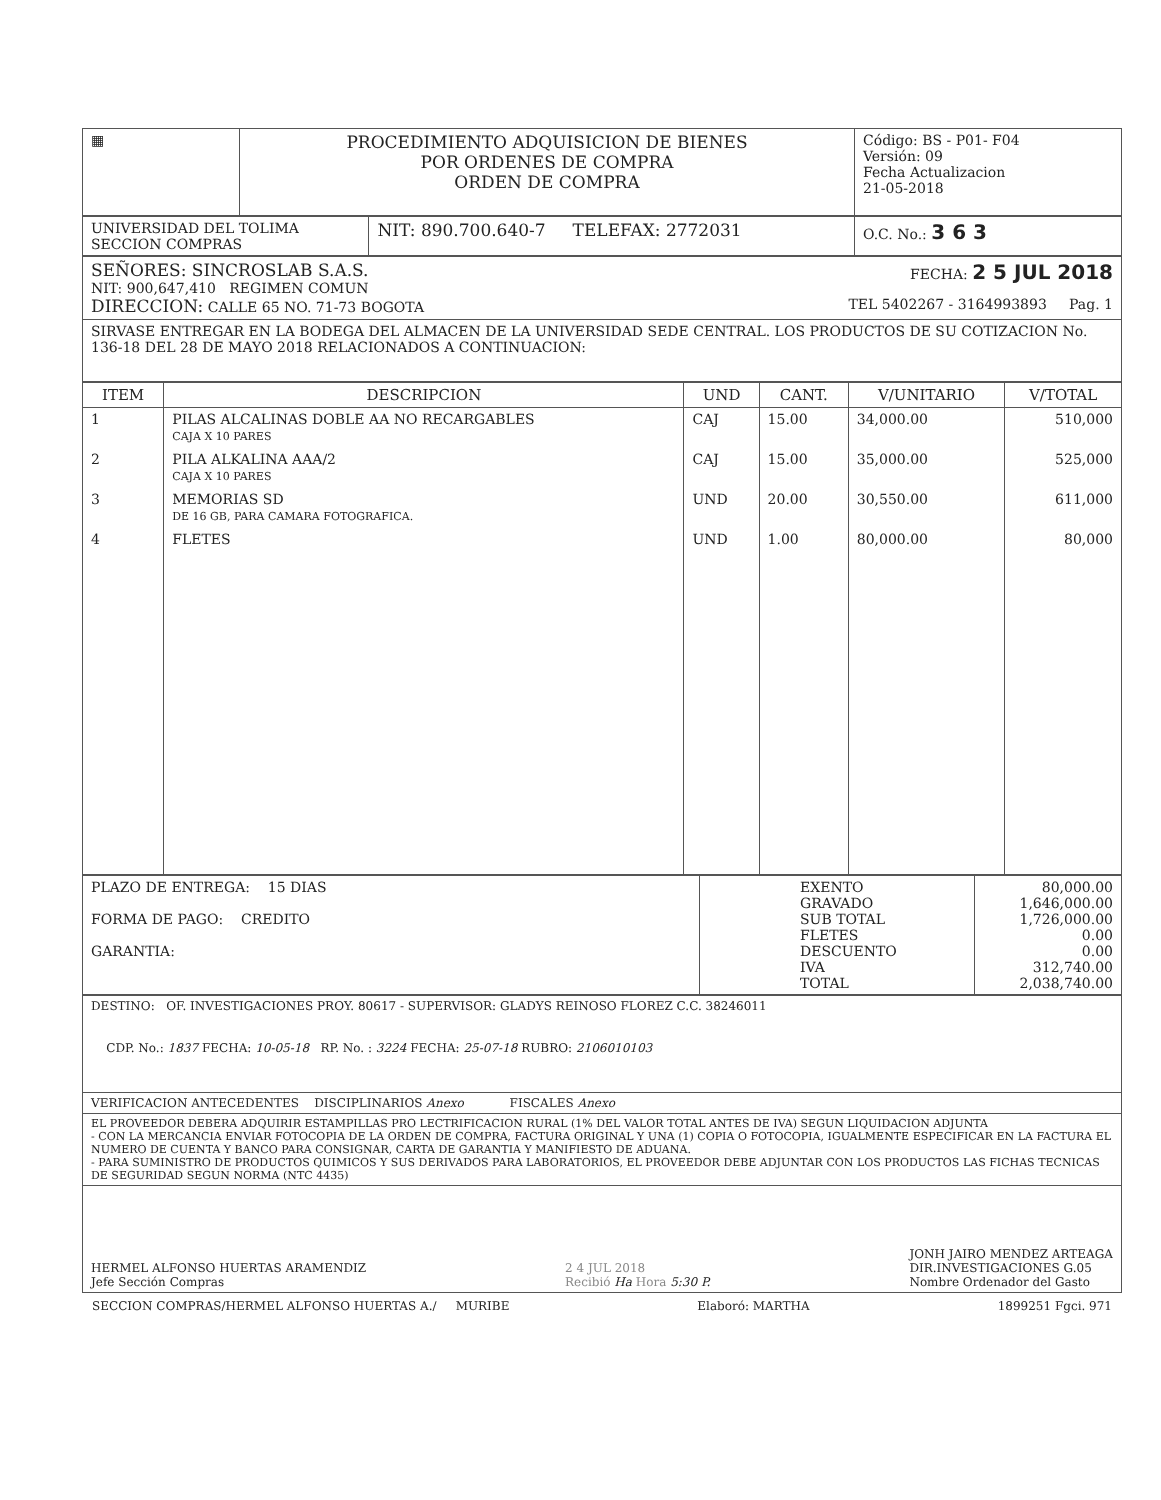| ▦ | PROCEDIMIENTO ADQUISICION DE BIENES POR ORDENES DE COMPRA ORDEN DE COMPRA | Código: BS - P01- F04 Versión: 09 Fecha Actualizacion 21-05-2018 |
| UNIVERSIDAD DEL TOLIMA SECCION COMPRAS | NIT: 890.700.640-7 TELEFAX: 2772031 | O.C. No.: 3 6 3 |
| SEÑORES: SINCROSLAB S.A.S. FECHA: 2 5 JUL 2018 NIT: 900,647,410 REGIMEN COMUN DIRECCION: CALLE 65 NO. 71-73 BOGOTA TEL 5402267 - 3164993893 Pag. 1 |
| SIRVASE ENTREGAR EN LA BODEGA DEL ALMACEN DE LA UNIVERSIDAD SEDE CENTRAL. LOS PRODUCTOS DE SU COTIZACION No. 136-18 DEL 28 DE MAYO 2018 RELACIONADOS A CONTINUACION: |
| ITEM | DESCRIPCION | UND | CANT. | V/UNITARIO | V/TOTAL |
| --- | --- | --- | --- | --- | --- |
| 1 | PILAS ALCALINAS DOBLE AA NO RECARGABLES CAJA X 10 PARES | CAJ | 15.00 | 34,000.00 | 510,000 |
| 2 | PILA ALKALINA AAA/2 CAJA X 10 PARES | CAJ | 15.00 | 35,000.00 | 525,000 |
| 3 | MEMORIAS SD DE 16 GB, PARA CAMARA FOTOGRAFICA. | UND | 20.00 | 30,550.00 | 611,000 |
| 4 | FLETES | UND | 1.00 | 80,000.00 | 80,000 |
| PLAZO DE ENTREGA: 15 DIAS FORMA DE PAGO: CREDITO GARANTIA: | EXENTO GRAVADO SUB TOTAL FLETES DESCUENTO IVA TOTAL | 80,000.00 1,646,000.00 1,726,000.00 0.00 0.00 312,740.00 2,038,740.00 |
| DESTINO: OF. INVESTIGACIONES PROY. 80617 - SUPERVISOR: GLADYS REINOSO FLOREZ C.C. 38246011 CDP. No.: 1837 FECHA: 10-05-18 RP. No. : 3224 FECHA: 25-07-18 RUBRO: 2106010103 |
| VERIFICACION ANTECEDENTES DISCIPLINARIOS Anexo FISCALES Anexo |
| EL PROVEEDOR DEBERA ADQUIRIR ESTAMPILLAS PRO LECTRIFICACION RURAL (1% DEL VALOR TOTAL ANTES DE IVA) SEGUN LIQUIDACION ADJUNTA - CON LA MERCANCIA ENVIAR FOTOCOPIA DE LA ORDEN DE COMPRA, FACTURA ORIGINAL Y UNA (1) COPIA O FOTOCOPIA, IGUALMENTE ESPECIFICAR EN LA FACTURA EL NUMERO DE CUENTA Y BANCO PARA CONSIGNAR, CARTA DE GARANTIA Y MANIFIESTO DE ADUANA. - PARA SUMINISTRO DE PRODUCTOS QUIMICOS Y SUS DERIVADOS PARA LABORATORIOS, EL PROVEEDOR DEBE ADJUNTAR CON LOS PRODUCTOS LAS FICHAS TECNICAS DE SEGURIDAD SEGUN NORMA (NTC 4435) |
| HERMEL ALFONSO HUERTAS ARAMENDIZ Jefe Sección Compras 2 4 JUL 2018 Recibió Ha Hora 5:30 P. JONH JAIRO MENDEZ ARTEAGA DIR.INVESTIGACIONES G.05 Nombre Ordenador del Gasto |
SECCION COMPRAS/HERMEL ALFONSO HUERTAS A./ MURIBE Elaboró: MARTHA 1899251 Fgci. 971